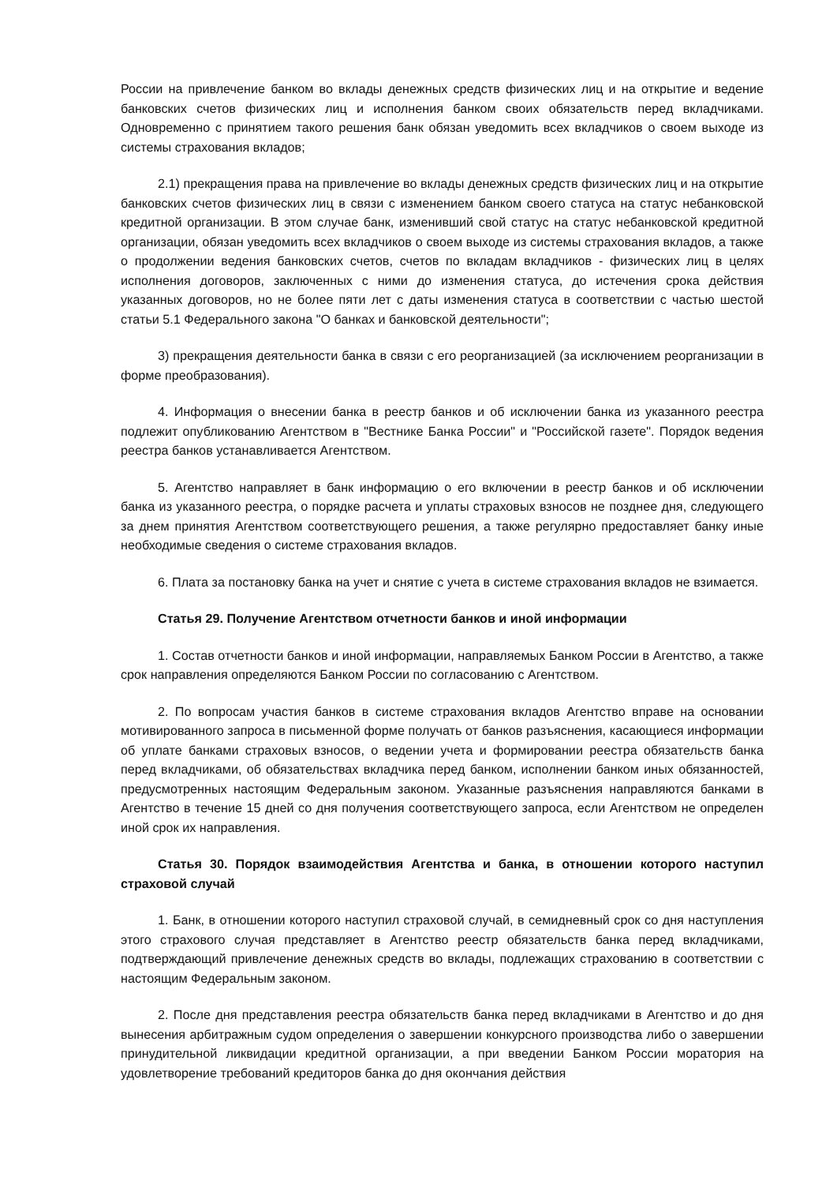России на привлечение банком во вклады денежных средств физических лиц и на открытие и ведение банковских счетов физических лиц и исполнения банком своих обязательств перед вкладчиками. Одновременно с принятием такого решения банк обязан уведомить всех вкладчиков о своем выходе из системы страхования вкладов;
2.1) прекращения права на привлечение во вклады денежных средств физических лиц и на открытие банковских счетов физических лиц в связи с изменением банком своего статуса на статус небанковской кредитной организации. В этом случае банк, изменивший свой статус на статус небанковской кредитной организации, обязан уведомить всех вкладчиков о своем выходе из системы страхования вкладов, а также о продолжении ведения банковских счетов, счетов по вкладам вкладчиков - физических лиц в целях исполнения договоров, заключенных с ними до изменения статуса, до истечения срока действия указанных договоров, но не более пяти лет с даты изменения статуса в соответствии с частью шестой статьи 5.1 Федерального закона "О банках и банковской деятельности";
3) прекращения деятельности банка в связи с его реорганизацией (за исключением реорганизации в форме преобразования).
4. Информация о внесении банка в реестр банков и об исключении банка из указанного реестра подлежит опубликованию Агентством в "Вестнике Банка России" и "Российской газете". Порядок ведения реестра банков устанавливается Агентством.
5. Агентство направляет в банк информацию о его включении в реестр банков и об исключении банка из указанного реестра, о порядке расчета и уплаты страховых взносов не позднее дня, следующего за днем принятия Агентством соответствующего решения, а также регулярно предоставляет банку иные необходимые сведения о системе страхования вкладов.
6. Плата за постановку банка на учет и снятие с учета в системе страхования вкладов не взимается.
Статья 29. Получение Агентством отчетности банков и иной информации
1. Состав отчетности банков и иной информации, направляемых Банком России в Агентство, а также срок направления определяются Банком России по согласованию с Агентством.
2. По вопросам участия банков в системе страхования вкладов Агентство вправе на основании мотивированного запроса в письменной форме получать от банков разъяснения, касающиеся информации об уплате банками страховых взносов, о ведении учета и формировании реестра обязательств банка перед вкладчиками, об обязательствах вкладчика перед банком, исполнении банком иных обязанностей, предусмотренных настоящим Федеральным законом. Указанные разъяснения направляются банками в Агентство в течение 15 дней со дня получения соответствующего запроса, если Агентством не определен иной срок их направления.
Статья 30. Порядок взаимодействия Агентства и банка, в отношении которого наступил страховой случай
1. Банк, в отношении которого наступил страховой случай, в семидневный срок со дня наступления этого страхового случая представляет в Агентство реестр обязательств банка перед вкладчиками, подтверждающий привлечение денежных средств во вклады, подлежащих страхованию в соответствии с настоящим Федеральным законом.
2. После дня представления реестра обязательств банка перед вкладчиками в Агентство и до дня вынесения арбитражным судом определения о завершении конкурсного производства либо о завершении принудительной ликвидации кредитной организации, а при введении Банком России моратория на удовлетворение требований кредиторов банка до дня окончания действия